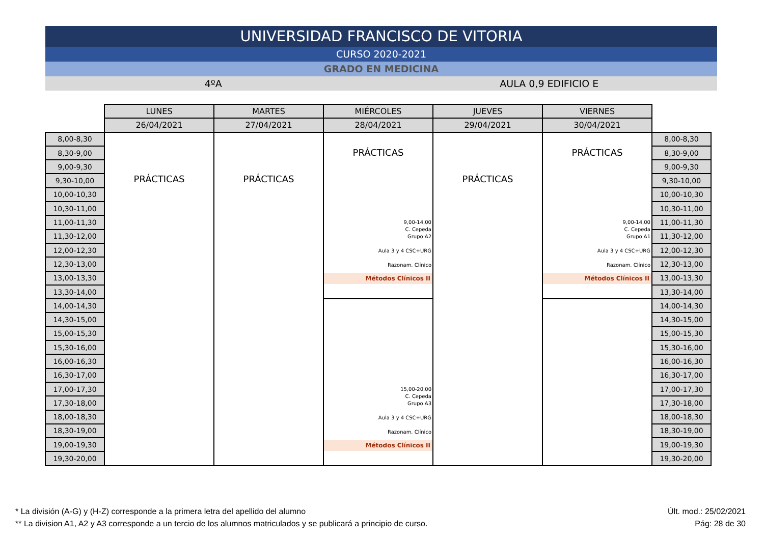UNIVERSIDAD FRANCISCO DE VITORIA
CURSO 2020-2021
GRADO EN MEDICINA
4ºA AULA 0,9 EDIFICIO E
| | LUNES | MARTES | MIÉRCOLES | JUEVES | VIERNES | |
| | 26/04/2021 | 27/04/2021 | 28/04/2021 | 29/04/2021 | 30/04/2021 | |
| 8,00-8,30 | PRÁCTICAS | PRÁCTICAS | PRÁCTICAS 9,00-14,00 C. Cepeda Grupo A2 Aula 3 y 4 CSC+URG Razonam. Clínico Métodos Clínicos II | PRÁCTICAS | PRÁCTICAS 9,00-14,00 C. Cepeda Grupo A1 Aula 3 y 4 CSC+URG Razonam. Clínico Métodos Clínicos II | 8,00-8,30 |
| 8,30-9,00 | | | | | | 8,30-9,00 |
| 9,00-9,30 | | | | | | 9,00-9,30 |
| 9,30-10,00 | | | | | | 9,30-10,00 |
| 10,00-10,30 | | | | | | 10,00-10,30 |
| 10,30-11,00 | | | | | | 10,30-11,00 |
| 11,00-11,30 | | | | | | 11,00-11,30 |
| 11,30-12,00 | | | | | | 11,30-12,00 |
| 12,00-12,30 | | | | | | 12,00-12,30 |
| 12,30-13,00 | | | | | | 12,30-13,00 |
| 13,00-13,30 | | | | | | 13,00-13,30 |
| 13,30-14,00 | | | | | | 13,30-14,00 |
| 14,00-14,30 | | | 15,00-20,00 C. Cepeda Grupo A3 Aula 3 y 4 CSC+URG Razonam. Clínico Métodos Clínicos II | | | 14,00-14,30 |
| 14,30-15,00 | | | | | | 14,30-15,00 |
| 15,00-15,30 | | | | | | 15,00-15,30 |
| 15,30-16,00 | | | | | | 15,30-16,00 |
| 16,00-16,30 | | | | | | 16,00-16,30 |
| 16,30-17,00 | | | | | | 16,30-17,00 |
| 17,00-17,30 | | | | | | 17,00-17,30 |
| 17,30-18,00 | | | | | | 17,30-18,00 |
| 18,00-18,30 | | | | | | 18,00-18,30 |
| 18,30-19,00 | | | | | | 18,30-19,00 |
| 19,00-19,30 | | | | | | 19,00-19,30 |
| 19,30-20,00 | | | | | | 19,30-20,00 |
* La división (A-G) y (H-Z) corresponde a la primera letra del apellido del alumno
** La division A1, A2 y A3 corresponde a un tercio de los alumnos matriculados y se publicará a principio de curso.
Últ. mod.: 25/02/2021
Pág: 28 de 30